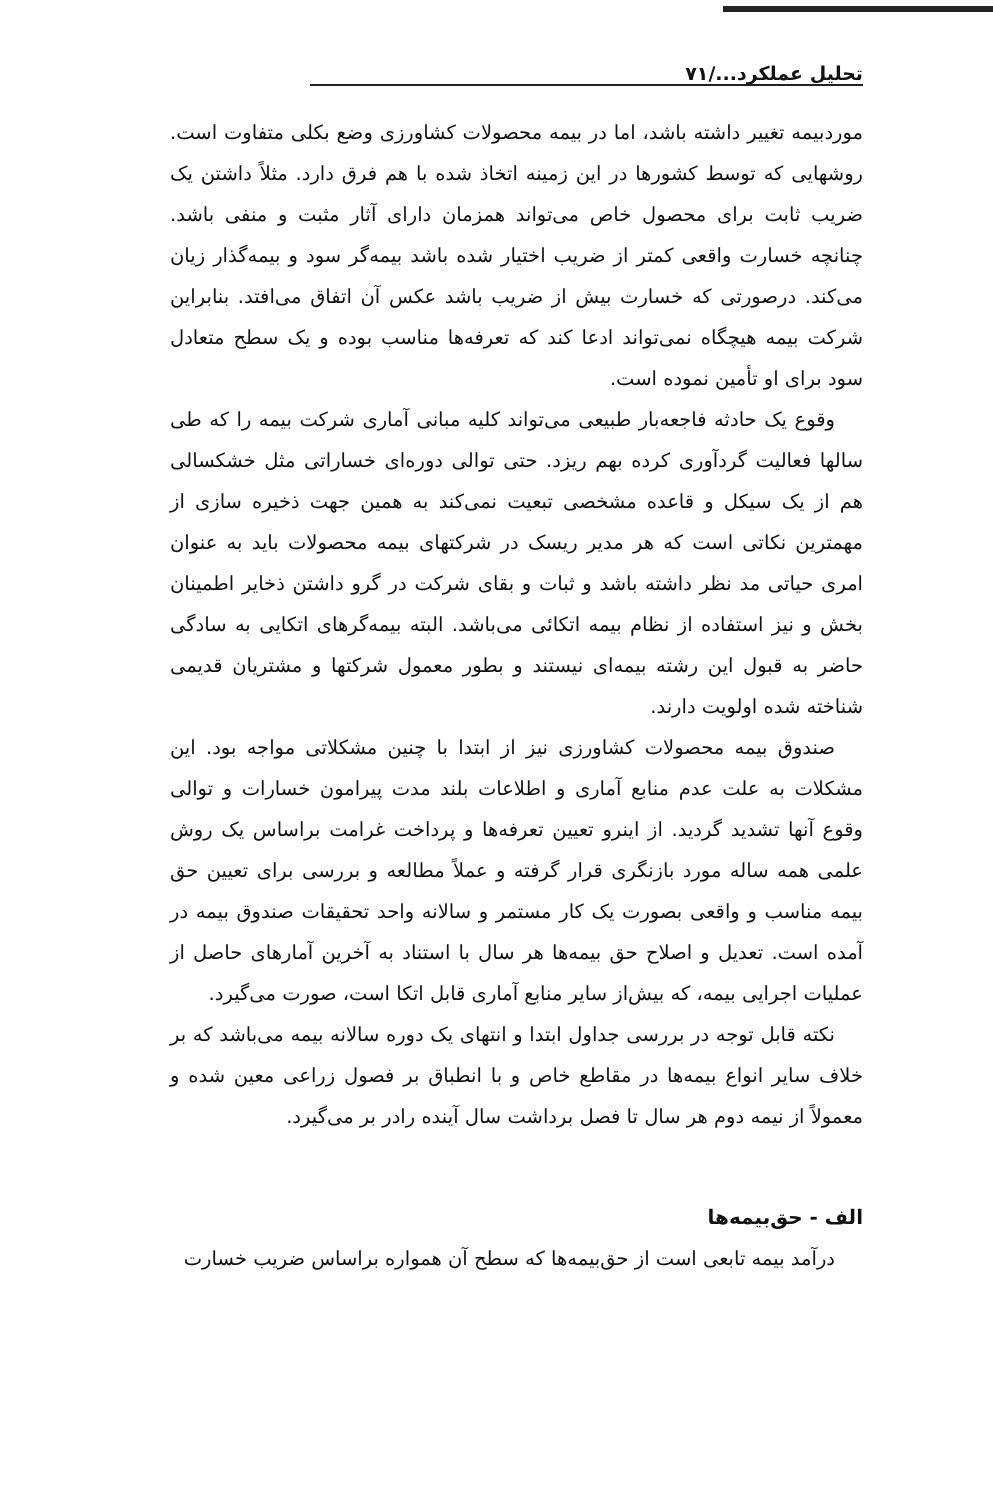تحلیل عملکرد.../۷۱
موردبیمه تغییر داشته باشد، اما در بیمه محصولات کشاورزی وضع بکلی متفاوت است. روشهایی که توسط کشورها در این زمینه اتخاذ شده با هم فرق دارد. مثلاً داشتن یک ضریب ثابت برای محصول خاص می‌تواند همزمان دارای آثار مثبت و منفی باشد. چنانچه خسارت واقعی کمتر از ضریب اختیار شده باشد بیمه‌گر سود و بیمه‌گذار زیان می‌کند. درصورتی که خسارت بیش از ضریب باشد عکس آن اتفاق می‌افتد. بنابراین شرکت بیمه هیچگاه نمی‌تواند ادعا کند که تعرفه‌ها مناسب بوده و یک سطح متعادل سود برای او تأمین نموده است.
وقوع یک حادثه فاجعه‌بار طبیعی می‌تواند کلیه مبانی آماری شرکت بیمه را که طی سالها فعالیت گردآوری کرده بهم ریزد. حتی توالی دوره‌ای خساراتی مثل خشکسالی هم از یک سیکل و قاعده مشخصی تبعیت نمی‌کند به همین جهت ذخیره سازی از مهمترین نکاتی است که هر مدیر ریسک در شرکتهای بیمه محصولات باید به عنوان امری حیاتی مد نظر داشته باشد و ثبات و بقای شرکت در گرو داشتن ذخایر اطمینان بخش و نیز استفاده از نظام بیمه اتکائی می‌باشد. البته بیمه‌گرهای اتکایی به سادگی حاضر به قبول این رشته بیمه‌ای نیستند و بطور معمول شرکتها و مشتریان قدیمی شناخته شده اولویت دارند.
صندوق بیمه محصولات کشاورزی نیز از ابتدا با چنین مشکلاتی مواجه بود. این مشکلات به علت عدم منابع آماری و اطلاعات بلند مدت پیرامون خسارات و توالی وقوع آنها تشدید گردید. از اینرو تعیین تعرفه‌ها و پرداخت غرامت براساس یک روش علمی همه ساله مورد بازنگری قرار گرفته و عملاً مطالعه و بررسی برای تعیین حق بیمه مناسب و واقعی بصورت یک کار مستمر و سالانه واحد تحقیقات صندوق بیمه در آمده است. تعدیل و اصلاح حق بیمه‌ها هر سال با استناد به آخرین آمارهای حاصل از عملیات اجرایی بیمه، که بیش‌از سایر منابع آماری قابل اتکا است، صورت می‌گیرد.
نکته قابل توجه در بررسی جداول ابتدا و انتهای یک دوره سالانه بیمه می‌باشد که بر خلاف سایر انواع بیمه‌ها در مقاطع خاص و با انطباق بر فصول زراعی معین شده و معمولاً از نیمه دوم هر سال تا فصل برداشت سال آینده رادر بر می‌گیرد.
الف - حق‌بیمه‌ها
درآمد بیمه تابعی است از حق‌بیمه‌ها که سطح آن همواره براساس ضریب خسارت